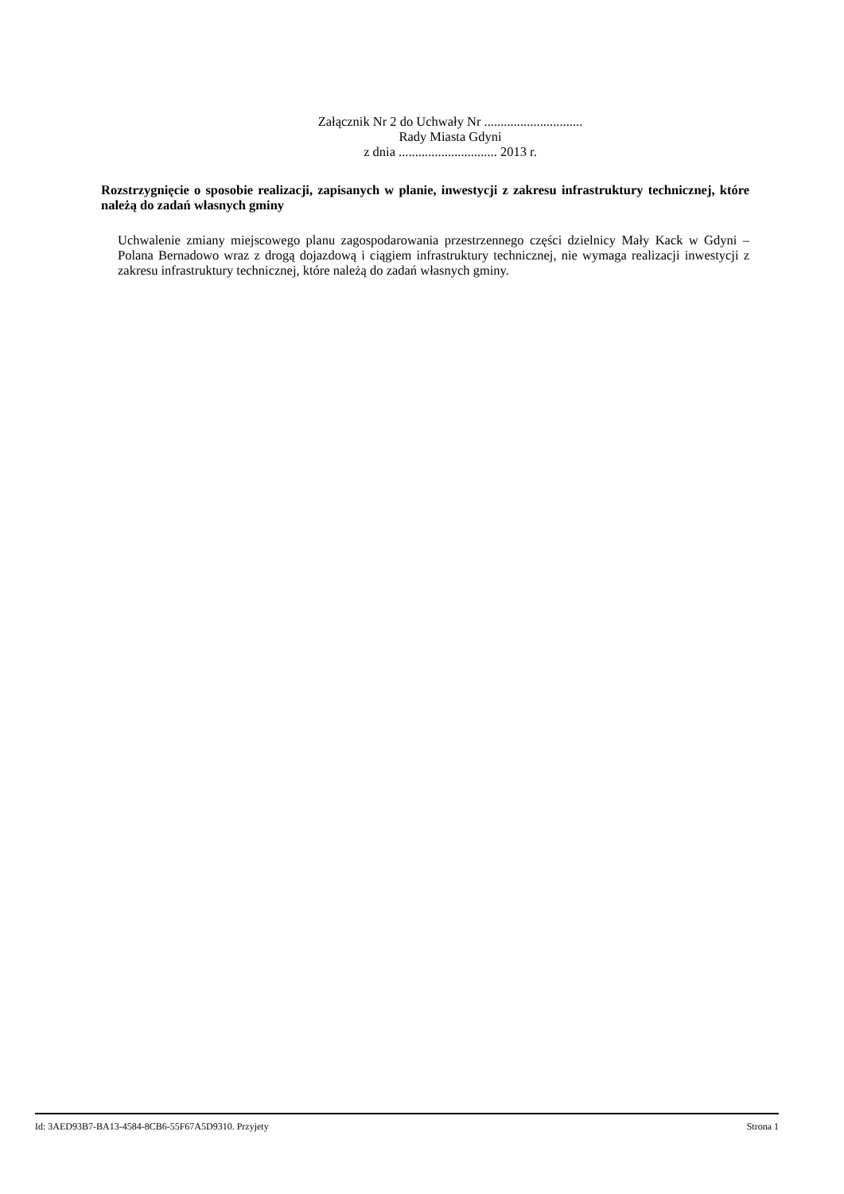Załącznik Nr 2 do Uchwały Nr ..............................
Rady Miasta Gdyni
z dnia .............................. 2013 r.
Rozstrzygnięcie o sposobie realizacji, zapisanych w planie, inwestycji z zakresu infrastruktury technicznej, które należą do zadań własnych gminy
Uchwalenie zmiany miejscowego planu zagospodarowania przestrzennego części dzielnicy Mały Kack w Gdyni – Polana Bernadowo wraz z drogą dojazdową i ciągiem infrastruktury technicznej, nie wymaga realizacji inwestycji z zakresu infrastruktury technicznej, które należą do zadań własnych gminy.
Id: 3AED93B7-BA13-4584-8CB6-55F67A5D9310. Przyjety Strona 1